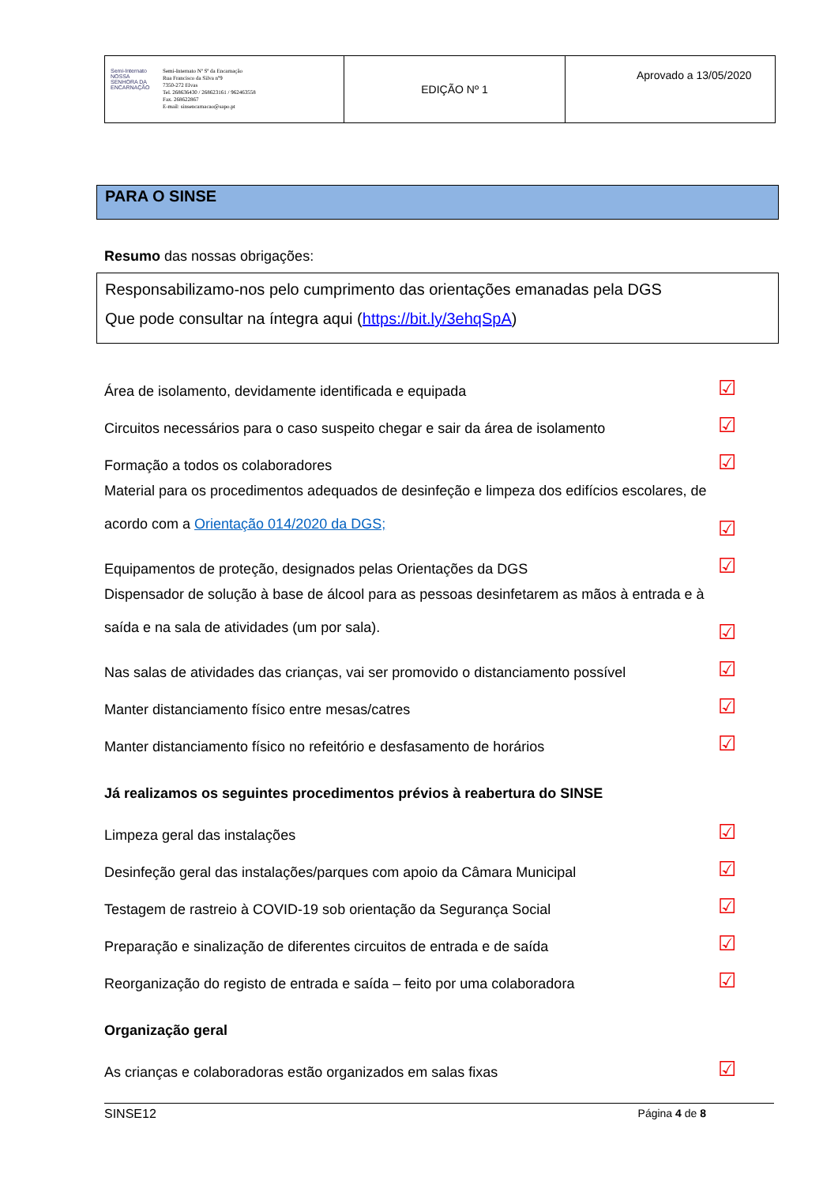| Semi-Internato NOSSA SENHORA DA ENCARNAÇÃO Semi-Internato Nª Sª da Encarnação Rua Francisco da Silva nº9 7350-272 Elvas Tel. 268636430 / 268623161 / 962463558 Fax. 268622867 E-mail: sinsencarnacao@sapo.pt | EDIÇÃO Nº 1 | Aprovado a 13/05/2020 |
PARA O SINSE
Resumo das nossas obrigações:
Responsabilizamo-nos pelo cumprimento das orientações emanadas pela DGS
Que pode consultar na íntegra aqui (https://bit.ly/3ehqSpA)
Área de isolamento, devidamente identificada e equipada ☑
Circuitos necessários para o caso suspeito chegar e sair da área de isolamento ☑
Formação a todos os colaboradores ☑
Material para os procedimentos adequados de desinfeção e limpeza dos edifícios escolares, de acordo com a Orientação 014/2020 da DGS; ☑
Equipamentos de proteção, designados pelas Orientações da DGS ☑
Dispensador de solução à base de álcool para as pessoas desinfetarem as mãos à entrada e à saída e na sala de atividades (um por sala). ☑
Nas salas de atividades das crianças, vai ser promovido o distanciamento possível ☑
Manter distanciamento físico entre mesas/catres ☑
Manter distanciamento físico no refeitório e desfasamento de horários ☑
Já realizamos os seguintes procedimentos prévios à reabertura do SINSE
Limpeza geral das instalações ☑
Desinfeção geral das instalações/parques com apoio da Câmara Municipal ☑
Testagem de rastreio à COVID-19 sob orientação da Segurança Social ☑
Preparação e sinalização de diferentes circuitos de entrada e de saída ☑
Reorganização do registo de entrada e saída – feito por uma colaboradora ☑
Organização geral
As crianças e colaboradoras estão organizados em salas fixas ☑
SINSE12 Página 4 de 8